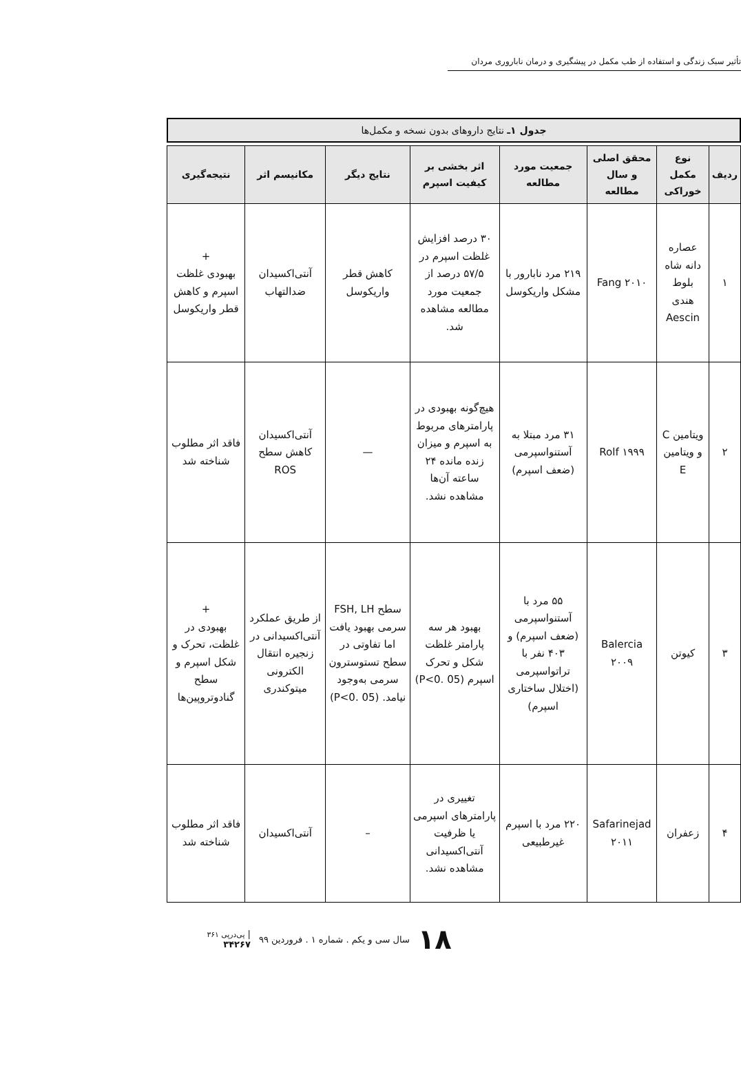تأثیر سبک زندگی و استفاده از طب مکمل در پیشگیری و درمان ناباروری مردان
جدول ۱ـ نتایج داروهای بدون نسخه و مکمل‌ها
| ردیف | نوع مکمل خوراکی | محقق اصلی و سال مطالعه | جمعیت مورد مطالعه | اثر بخشی بر کیفیت اسپرم | نتایج دیگر | مکانیسم اثر | نتیجه‌گیری |
| --- | --- | --- | --- | --- | --- | --- | --- |
| ۱ | عصاره دانه شاه بلوط هندی Aescin | Fang ۲۰۱۰ | ۲۱۹ مرد نابارور با مشکل واریکوسل | ۳۰ درصد افزایش غلظت اسپرم در ۵۷/۵ درصد از جمعیت مورد مطالعه مشاهده شد. | کاهش قطر واریکوسل | آنتی‌اکسیدان ضدالتهاب | + بهبودی غلظت اسپرم و کاهش قطر واریکوسل |
| ۲ | ویتامین C و ویتامین E | Rolf ۱۹۹۹ | ۳۱ مرد مبتلا به آستنواسپرمی (ضعف اسپرم) | هیچ‌گونه بهبودی در پارامترهای مربوط به اسپرم و میزان زنده مانده ۲۴ ساعته آن‌ها مشاهده نشد. | — | آنتی‌اکسیدان کاهش سطح ROS | فاقد اثر مطلوب شناخته شد |
| ۳ | کیوتن | Balercia ۲۰۰۹ | ۵۵ مرد با آستنواسپرمی (ضعف اسپرم) و ۴۰۳ نفر با تراتواسپرمی (اختلال ساختاری اسپرم) | بهبود هر سه پارامتر غلظت شکل و تحرک اسپرم (P<0. 05) | سطح FSH, LH سرمی بهبود یافت اما تفاوتی در سطح تستوسترون سرمی به‌وجود نیامد. (P<0. 05) | از طریق عملکرد آنتی‌اکسیدانی در زنجیره انتقال الکترونی میتوکندری | + بهبودی در غلظت، تحرک و شکل اسپرم و سطح گنادوتروپین‌ها |
| ۴ | زعفران | Safarinejad ۲۰۱۱ | ۲۲۰ مرد با اسپرم غیرطبیعی | تغییری در پارامترهای اسپرمی یا ظرفیت آنتی‌اکسیدانی مشاهده نشد. | – | آنتی‌اکسیدان | فاقد اثر مطلوب شناخته شد |
۱۸ سال سی و یکم . شماره ۱ . فروردین ۹۹ | پی‌درپی ۳۶۱
۳۴۲۶۷